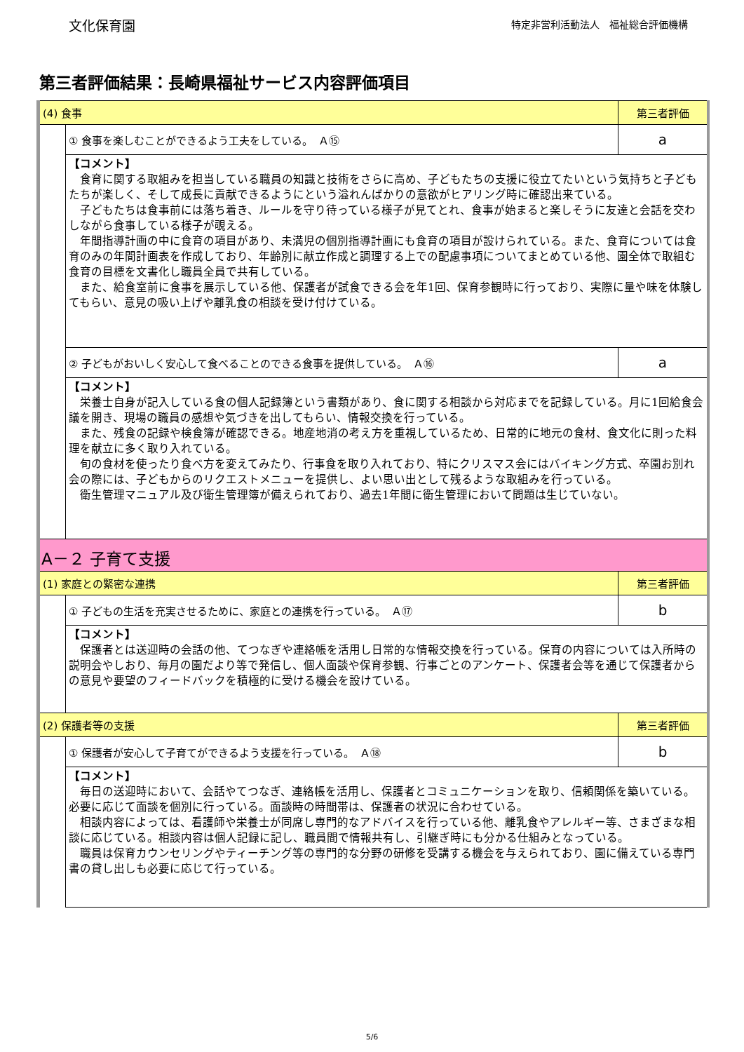文化保育園
特定非営利活動法人　福祉総合評価機構
第三者評価結果：長崎県福祉サービス内容評価項目
| (4) 食事 | | 第三者評価 |
| | ① 食事を楽しむことができるよう工夫をしている。 Ａ⑮ | a |
| | 【コメント】 食育に関する取組みを担当している職員の知識と技術をさらに高め、子どもたちの支援に役立てたいという気持ちと子どもたちが楽しく、そして成長に貢献できるようにという溢れんばかりの意欲がヒアリング時に確認出来ている。 子どもたちは食事前には落ち着き、ルールを守り待っている様子が見てとれ、食事が始まると楽しそうに友達と会話を交わしながら食事している様子が覗える。 年間指導計画の中に食育の項目があり、未満児の個別指導計画にも食育の項目が設けられている。また、食育については食育のみの年間計画表を作成しており、年齢別に献立作成と調理する上での配慮事項についてまとめている他、園全体で取組む食育の目標を文書化し職員全員で共有している。 また、給食室前に食事を展示している他、保護者が試食できる会を年1回、保育参観時に行っており、実際に量や味を体験してもらい、意見の吸い上げや離乳食の相談を受け付けている。 | |
| | ② 子どもがおいしく安心して食べることのできる食事を提供している。 Ａ⑯ | a |
| | 【コメント】 栄養士自身が記入している食の個人記録簿という書類があり、食に関する相談から対応までを記録している。月に1回給食会議を開き、現場の職員の感想や気づきを出してもらい、情報交換を行っている。 また、残食の記録や検食簿が確認できる。地産地消の考え方を重視しているため、日常的に地元の食材、食文化に則った料理を献立に多く取り入れている。 旬の食材を使ったり食べ方を変えてみたり、行事食を取り入れており、特にクリスマス会にはバイキング方式、卒園お別れ会の際には、子どもからのリクエストメニューを提供し、よい思い出として残るような取組みを行っている。 衛生管理マニュアル及び衛生管理簿が備えられており、過去1年間に衛生管理において問題は生じていない。 | |
| A－２ 子育て支援 | | |
| (1) 家庭との緊密な連携 | | 第三者評価 |
| | ① 子どもの生活を充実させるために、家庭との連携を行っている。 Ａ⑰ | b |
| | 【コメント】 保護者とは送迎時の会話の他、てつなぎや連絡帳を活用し日常的な情報交換を行っている。保育の内容については入所時の説明会やしおり、毎月の園だより等で発信し、個人面談や保育参観、行事ごとのアンケート、保護者会等を通じて保護者からの意見や要望のフィードバックを積極的に受ける機会を設けている。 | |
| (2) 保護者等の支援 | | 第三者評価 |
| | ① 保護者が安心して子育てができるよう支援を行っている。 Ａ⑱ | b |
| | 【コメント】 毎日の送迎時において、会話やてつなぎ、連絡帳を活用し、保護者とコミュニケーションを取り、信頼関係を築いている。必要に応じて面談を個別に行っている。面談時の時間帯は、保護者の状況に合わせている。 相談内容によっては、看護師や栄養士が同席し専門的なアドバイスを行っている他、離乳食やアレルギー等、さまざまな相談に応じている。相談内容は個人記録に記し、職員間で情報共有し、引継ぎ時にも分かる仕組みとなっている。 職員は保育カウンセリングやティーチング等の専門的な分野の研修を受講する機会を与えられており、園に備えている専門書の貸し出しも必要に応じて行っている。 | |
5/6